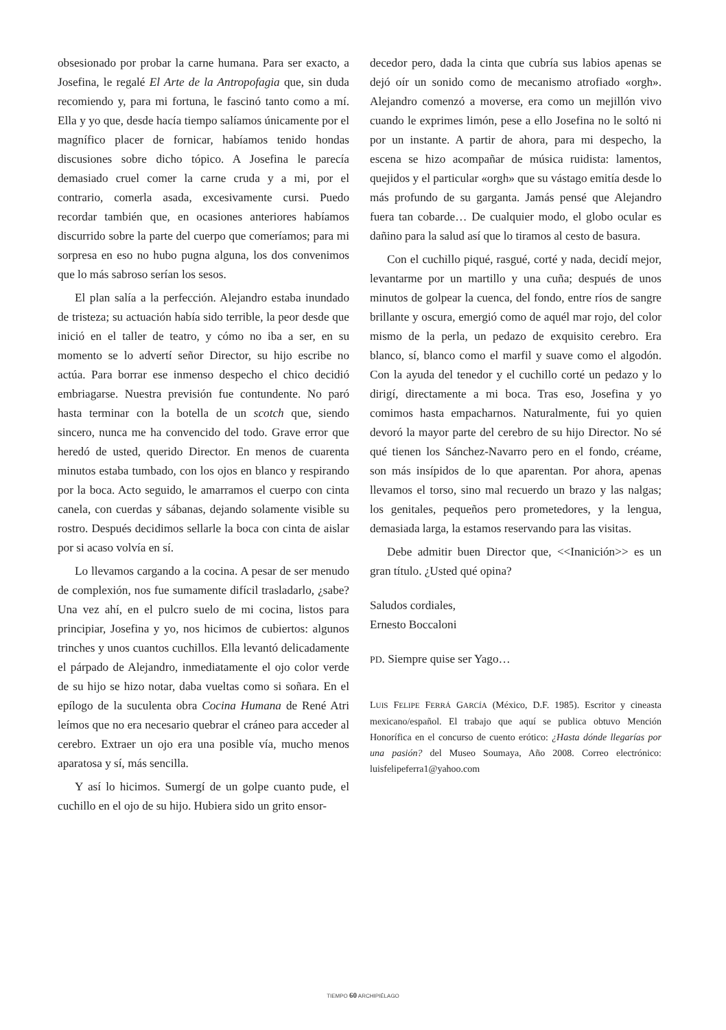obsesionado por probar la carne humana. Para ser exacto, a Josefina, le regalé El Arte de la Antropofagia que, sin duda recomiendo y, para mi fortuna, le fascinó tanto como a mí. Ella y yo que, desde hacía tiempo salíamos únicamente por el magnífico placer de fornicar, habíamos tenido hondas discusiones sobre dicho tópico. A Josefina le parecía demasiado cruel comer la carne cruda y a mi, por el contrario, comerla asada, excesivamente cursi. Puedo recordar también que, en ocasiones anteriores habíamos discurrido sobre la parte del cuerpo que comeríamos; para mi sorpresa en eso no hubo pugna alguna, los dos convenimos que lo más sabroso serían los sesos.
El plan salía a la perfección. Alejandro estaba inundado de tristeza; su actuación había sido terrible, la peor desde que inició en el taller de teatro, y cómo no iba a ser, en su momento se lo advertí señor Director, su hijo escribe no actúa. Para borrar ese inmenso despecho el chico decidió embriagarse. Nuestra previsión fue contundente. No paró hasta terminar con la botella de un scotch que, siendo sincero, nunca me ha convencido del todo. Grave error que heredó de usted, querido Director. En menos de cuarenta minutos estaba tumbado, con los ojos en blanco y respirando por la boca. Acto seguido, le amarramos el cuerpo con cinta canela, con cuerdas y sábanas, dejando solamente visible su rostro. Después decidimos sellarle la boca con cinta de aislar por si acaso volvía en sí.
Lo llevamos cargando a la cocina. A pesar de ser menudo de complexión, nos fue sumamente difícil trasladarlo, ¿sabe? Una vez ahí, en el pulcro suelo de mi cocina, listos para principiar, Josefina y yo, nos hicimos de cubiertos: algunos trinches y unos cuantos cuchillos. Ella levantó delicadamente el párpado de Alejandro, inmediatamente el ojo color verde de su hijo se hizo notar, daba vueltas como si soñara. En el epílogo de la suculenta obra Cocina Humana de René Atri leímos que no era necesario quebrar el cráneo para acceder al cerebro. Extraer un ojo era una posible vía, mucho menos aparatosa y sí, más sencilla.
Y así lo hicimos. Sumergí de un golpe cuanto pude, el cuchillo en el ojo de su hijo. Hubiera sido un grito ensor-
decedor pero, dada la cinta que cubría sus labios apenas se dejó oír un sonido como de mecanismo atrofiado «orgh». Alejandro comenzó a moverse, era como un mejillón vivo cuando le exprimes limón, pese a ello Josefina no le soltó ni por un instante. A partir de ahora, para mi despecho, la escena se hizo acompañar de música ruidista: lamentos, quejidos y el particular «orgh» que su vástago emitía desde lo más profundo de su garganta. Jamás pensé que Alejandro fuera tan cobarde… De cualquier modo, el globo ocular es dañino para la salud así que lo tiramos al cesto de basura.
Con el cuchillo piqué, rasgué, corté y nada, decidí mejor, levantarme por un martillo y una cuña; después de unos minutos de golpear la cuenca, del fondo, entre ríos de sangre brillante y oscura, emergió como de aquél mar rojo, del color mismo de la perla, un pedazo de exquisito cerebro. Era blanco, sí, blanco como el marfil y suave como el algodón. Con la ayuda del tenedor y el cuchillo corté un pedazo y lo dirigí, directamente a mi boca. Tras eso, Josefina y yo comimos hasta empacharnos. Naturalmente, fui yo quien devoró la mayor parte del cerebro de su hijo Director. No sé qué tienen los Sánchez-Navarro pero en el fondo, créame, son más insípidos de lo que aparentan. Por ahora, apenas llevamos el torso, sino mal recuerdo un brazo y las nalgas; los genitales, pequeños pero prometedores, y la lengua, demasiada larga, la estamos reservando para las visitas.
Debe admitir buen Director que, <<Inanición>> es un gran título. ¿Usted qué opina?
Saludos cordiales,
Ernesto Boccaloni
PD. Siempre quise ser Yago…
LUIS FELIPE FERRÁ GARCÍA (México, D.F. 1985). Escritor y cineasta mexicano/español. El trabajo que aquí se publica obtuvo Mención Honorífica en el concurso de cuento erótico: ¿Hasta dónde llegarías por una pasión? del Museo Soumaya, Año 2008. Correo electrónico: luisfelipeferra1@yahoo.com
TIEMPO 60 ARCHIPIÉLAGO